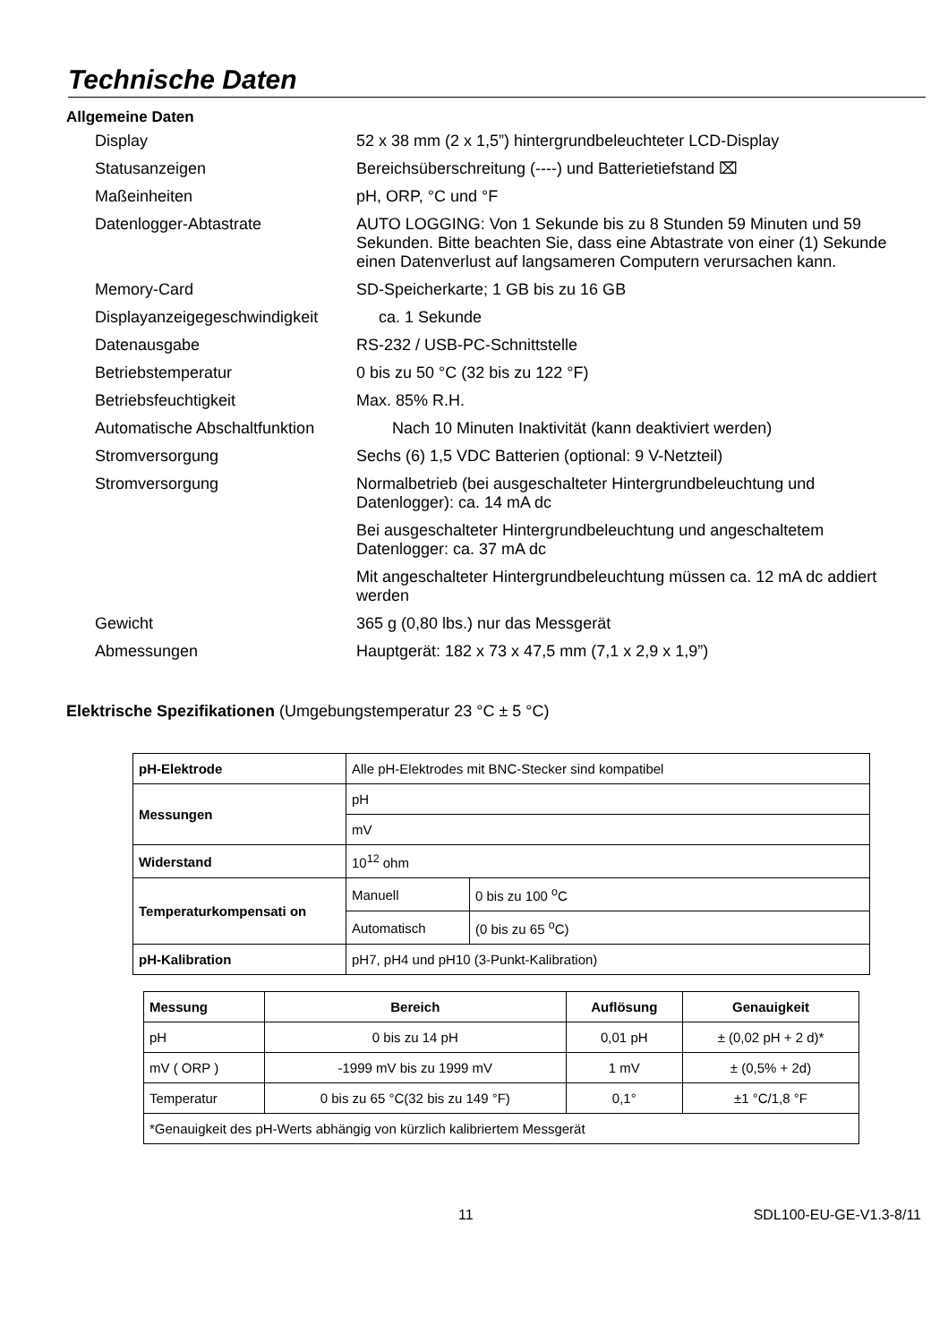Technische Daten
Allgemeine Daten
Display 52 x 38 mm (2 x 1,5”) hintergrundbeleuchteter LCD-Display
Statusanzeigen Bereichsüberschreitung (----) und Batterietiefstand ⌧
Maßeinheiten pH, ORP, °C und °F
Datenlogger-Abtastrate AUTO LOGGING: Von 1 Sekunde bis zu 8 Stunden 59 Minuten und 59 Sekunden. Bitte beachten Sie, dass eine Abtastrate von einer (1) Sekunde einen Datenverlust auf langsameren Computern verursachen kann.
Memory-Card SD-Speicherkarte; 1 GB bis zu 16 GB
Displayanzeigegeschwindigkeit
ca. 1 Sekunde
Datenausgabe RS-232 / USB-PC-Schnittstelle
Betriebstemperatur 0 bis zu 50 °C (32 bis zu 122 °F)
Betriebsfeuchtigkeit Max. 85% R.H.
Automatische Abschaltfunktion
Nach 10 Minuten Inaktivität (kann deaktiviert werden)
Stromversorgung Sechs (6) 1,5 VDC Batterien (optional: 9 V-Netzteil)
Stromversorgung Normalbetrieb (bei ausgeschalteter Hintergrundbeleuchtung und Datenlogger): ca. 14 mA dc
Bei ausgeschalteter Hintergrundbeleuchtung und angeschaltetem Datenlogger: ca. 37 mA dc
Mit angeschalteter Hintergrundbeleuchtung müssen ca. 12 mA dc addiert werden
Gewicht 365 g (0,80 lbs.) nur das Messgerät
Abmessungen Hauptgerät: 182 x 73 x 47,5 mm (7,1 x 2,9 x 1,9”)
Elektrische Spezifikationen (Umgebungstemperatur 23 °C ± 5 °C)
| pH-Elektrode | Alle pH-Elektrodes mit BNC-Stecker sind kompatibel | |
| Messungen | pH | |
| | mV | |
| Widerstand | 10<sup>12</sup> ohm | |
| Temperaturkompensati on | Manuell | 0 bis zu 100 <sup>o</sup>C |
| | Automatisch | (0 bis zu 65 <sup>o</sup>C) |
| pH-Kalibration | pH7, pH4 und pH10 (3-Punkt-Kalibration) | |
| Messung | Bereich | Auflösung | Genauigkeit |
| --- | --- | --- | --- |
| pH | 0 bis zu 14 pH | 0,01 pH | ± (0,02 pH + 2 d)* |
| mV ( ORP ) | -1999 mV bis zu 1999 mV | 1 mV | ± (0,5% + 2d) |
| Temperatur | 0 bis zu 65 °C(32 bis zu 149 °F) | 0,1° | ±1 °C/1,8 °F |
| *Genauigkeit des pH-Werts abhängig von kürzlich kalibriertem Messgerät | | | |
11 SDL100-EU-GE-V1.3-8/11